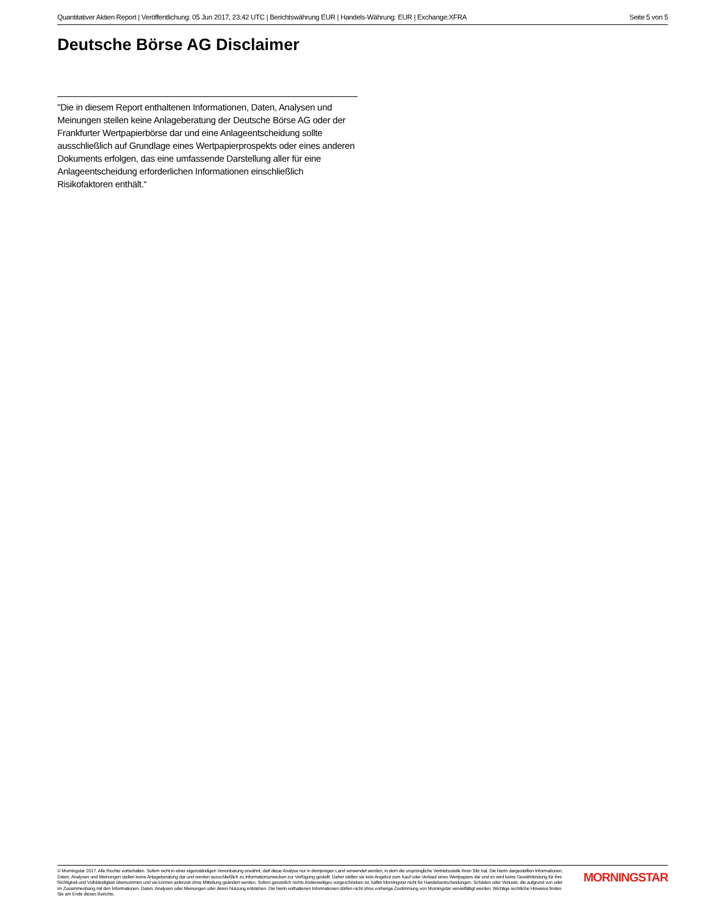Quantitativer Aktien Report | Veröffentlichung: 05 Jun 2017, 23:42 UTC | Berichtswährung EUR | Handels-Währung: EUR | Exchange:XFRA Seite 5 von 5
Deutsche Börse AG Disclaimer
"Die in diesem Report enthaltenen Informationen, Daten, Analysen und Meinungen stellen keine Anlageberatung der Deutsche Börse AG oder der Frankfurter Wertpapierbörse dar und eine Anlageentscheidung sollte ausschließlich auf Grundlage eines Wertpapierprospekts oder eines anderen Dokuments erfolgen, das eine umfassende Darstellung aller für eine Anlageentscheidung erforderlichen Informationen einschließlich Risikofaktoren enthält.“
© Morningstar 2017. Alle Rechte vorbehalten. Sofern nicht in einer eigenständigen Vereinbarung erwähnt, darf diese Analyse nur in demjenigen Land verwendet werden, in dem die ursprüngliche Vertriebsstelle ihren Sitz hat. Die hierin dargestellten Informationen, Daten, Analysen und Meinungen stellen keine Anlageberatung dar und werden ausschließlich zu Informationszwecken zur Verfügung gestellt. Daher stellen sie kein Angebot zum Kauf oder Verkauf eines Wertpapiers dar und es wird keine Gewährleistung für ihre Richtigkeit und Vollständigkeit übernommen und sie können jederzeit ohne Mitteilung geändert werden. Sofern gesetzlich nichts Anderweitiges vorgeschrieben ist, haftet Morningstar nicht für Handelsentscheidungen, Schäden oder Verluste, die aufgrund von oder im Zusammenhang mit den Informationen, Daten, Analysen oder Meinungen oder deren Nutzung entstehen. Die hierin enthaltenen Informationen dürfen nicht ohne vorherige Zustimmung von Morningstar vervielfältigt werden. Wichtige rechtliche Hinweise finden Sie am Ende dieses Berichts.
MORNINGSTAR